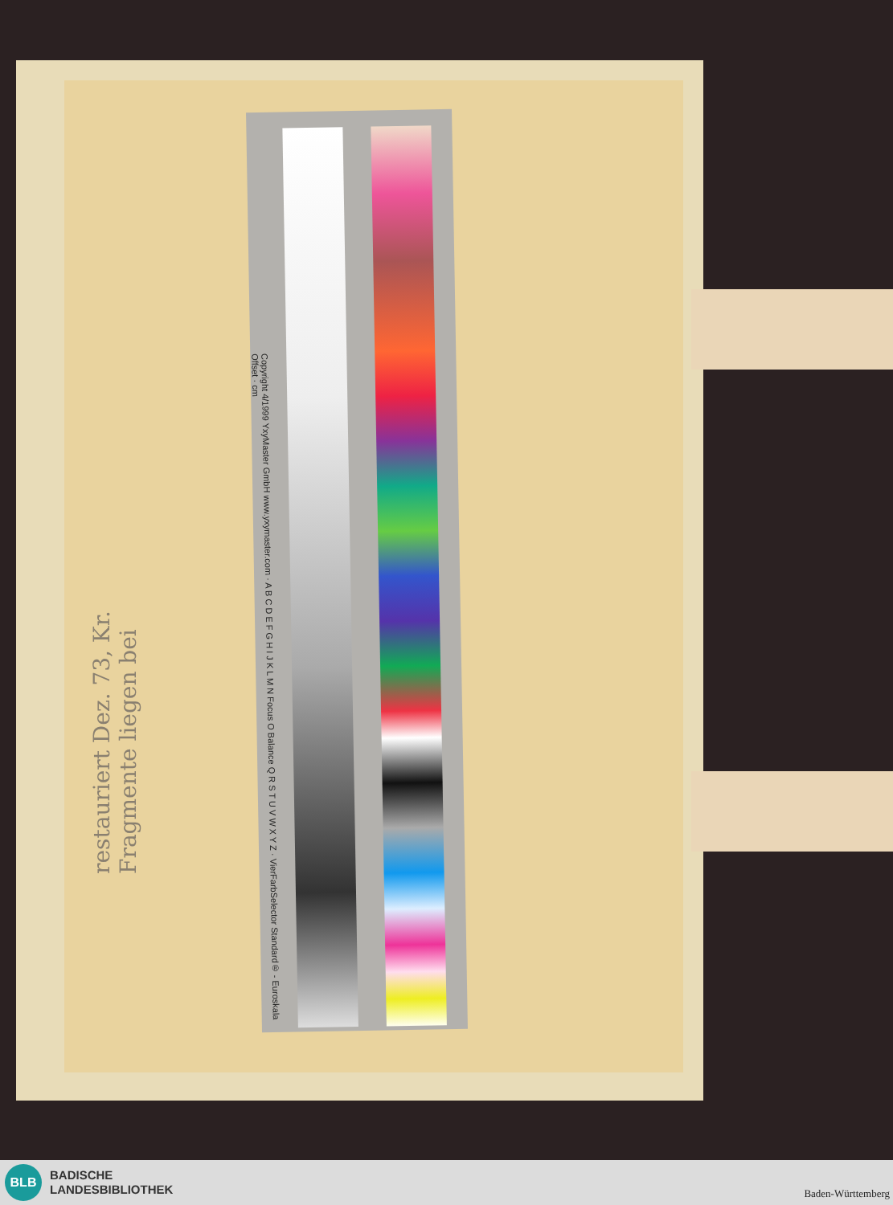Copyright 4/1999 YxyMaster GmbH www.yxymaster.com · A B C D E F G H I J K L M N Focus O Balance Q R S T U V W X Y Z · VierFarbSelector Standard® - Euroskala Offset · cm
restauriert Dez. 73, Kr.
Fragmente liegen bei
BLB
BADISCHE
LANDESBIBLIOTHEK
Baden-Württemberg